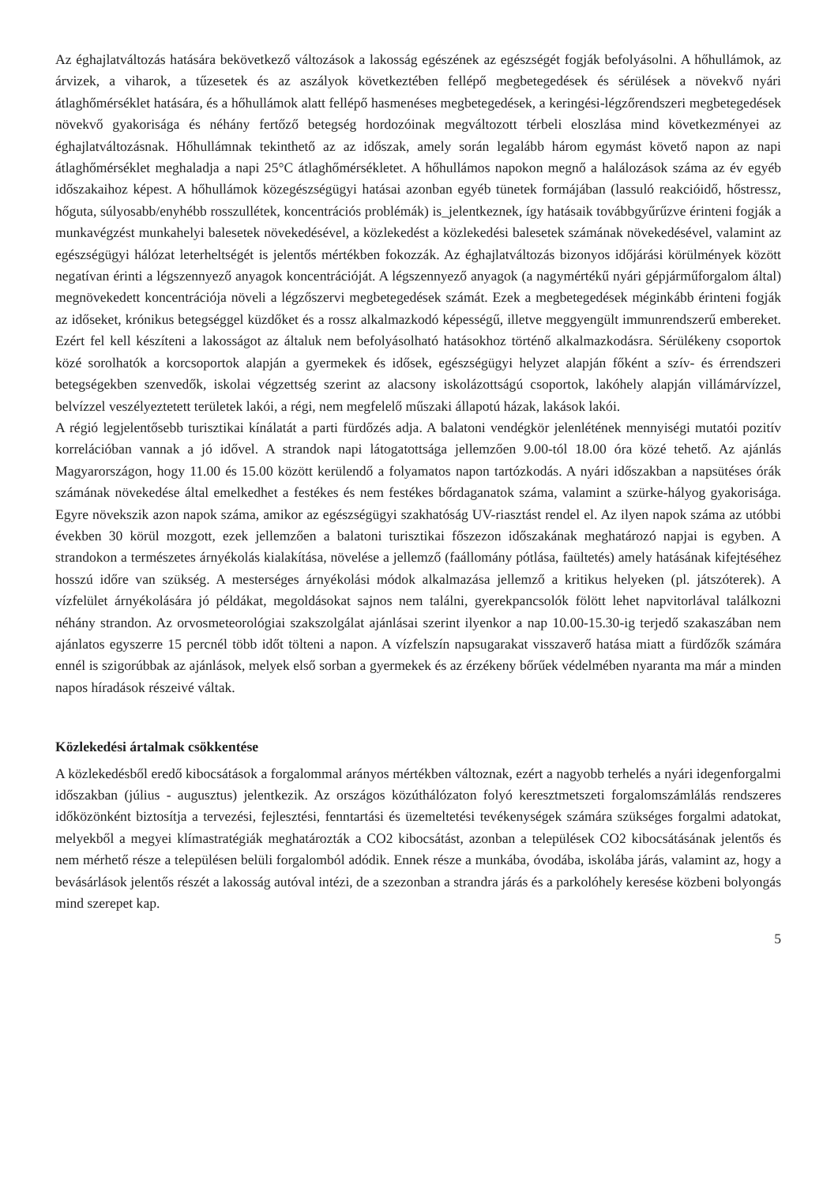Az éghajlatváltozás hatására bekövetkező változások a lakosság egészének az egészségét fogják befolyásolni. A hőhullámok, az árvizek, a viharok, a tűzesetek és az aszályok következtében fellépő megbetegedések és sérülések a növekvő nyári átlaghőmérséklet hatására, és a hőhullámok alatt fellépő hasmenéses megbetegedések, a keringési-légzőrendszeri megbetegedések növekvő gyakorisága és néhány fertőző betegség hordozóinak megváltozott térbeli eloszlása mind következményei az éghajlatváltozásnak. Hőhullámnak tekinthető az az időszak, amely során legalább három egymást követő napon az napi átlaghőmérséklet meghaladja a napi 25°C átlaghőmérsékletet. A hőhullámos napokon megnő a halálozások száma az év egyéb időszakaihoz képest. A hőhullámok közegészségügyi hatásai azonban egyéb tünetek formájában (lassuló reakcióidő, hőstressz, hőguta, súlyosabb/enyhébb rosszullétek, koncentrációs problémák) is_jelentkeznek, így hatásaik továbbgyűrűzve érinteni fogják a munkavégzést munkahelyi balesetek növekedésével, a közlekedést a közlekedési balesetek számának növekedésével, valamint az egészségügyi hálózat leterheltségét is jelentős mértékben fokozzák. Az éghajlatváltozás bizonyos időjárási körülmények között negatívan érinti a légszennyező anyagok koncentrációját. A légszennyező anyagok (a nagymértékű nyári gépjárműforgalom által) megnövekedett koncentrációja növeli a légzőszervi megbetegedések számát. Ezek a megbetegedések méginkább érinteni fogják az időseket, krónikus betegséggel küzdőket és a rossz alkalmazkodó képességű, illetve meggyengült immunrendszerű embereket. Ezért fel kell készíteni a lakosságot az általuk nem befolyásolható hatásokhoz történő alkalmazkodásra. Sérülékeny csoportok közé sorolhatók a korcsoportok alapján a gyermekek és idősek, egészségügyi helyzet alapján főként a szív- és érrendszeri betegségekben szenvedők, iskolai végzettség szerint az alacsony iskolázottságú csoportok, lakóhely alapján villámárvízzel, belvízzel veszélyeztetett területek lakói, a régi, nem megfelelő műszaki állapotú házak, lakások lakói.
A régió legjelentősebb turisztikai kínálatát a parti fürdőzés adja. A balatoni vendégkör jelenlétének mennyiségi mutatói pozitív korrelációban vannak a jó idővel. A strandok napi látogatottsága jellemzően 9.00-tól 18.00 óra közé tehető. Az ajánlás Magyarországon, hogy 11.00 és 15.00 között kerülendő a folyamatos napon tartózkodás. A nyári időszakban a napsütéses órák számának növekedése által emelkedhet a festékes és nem festékes bőrdaganatok száma, valamint a szürke-hályog gyakorisága. Egyre növekszik azon napok száma, amikor az egészségügyi szakhatóság UV-riasztást rendel el. Az ilyen napok száma az utóbbi években 30 körül mozgott, ezek jellemzően a balatoni turisztikai főszezon időszakának meghatározó napjai is egyben. A strandokon a természetes árnyékolás kialakítása, növelése a jellemző (faállomány pótlása, faültetés) amely hatásának kifejtéséhez hosszú időre van szükség. A mesterséges árnyékolási módok alkalmazása jellemző a kritikus helyeken (pl. játszóterek). A vízfelület árnyékolására jó példákat, megoldásokat sajnos nem találni, gyerekpancsolók fölött lehet napvitorlával találkozni néhány strandon. Az orvosmeteorológiai szakszolgálat ajánlásai szerint ilyenkor a nap 10.00-15.30-ig terjedő szakaszában nem ajánlatos egyszerre 15 percnél több időt tölteni a napon. A vízfelszín napsugarakat visszaverő hatása miatt a fürdőzők számára ennél is szigorúbbak az ajánlások, melyek első sorban a gyermekek és az érzékeny bőrűek védelmében nyaranta ma már a minden napos híradások részeivé váltak.
Közlekedési ártalmak csökkentése
A közlekedésből eredő kibocsátások a forgalommal arányos mértékben változnak, ezért a nagyobb terhelés a nyári idegenforgalmi időszakban (július - augusztus) jelentkezik. Az országos közúthálózaton folyó keresztmetszeti forgalomszámlálás rendszeres időközönként biztosítja a tervezési, fejlesztési, fenntartási és üzemeltetési tevékenységek számára szükséges forgalmi adatokat, melyekből a megyei klímastratégiák meghatározták a CO2 kibocsátást, azonban a települések CO2 kibocsátásának jelentős és nem mérhető része a településen belüli forgalomból adódik. Ennek része a munkába, óvodába, iskolába járás, valamint az, hogy a bevásárlások jelentős részét a lakosság autóval intézi, de a szezonban a strandra járás és a parkolóhely keresése közbeni bolyongás mind szerepet kap.
5